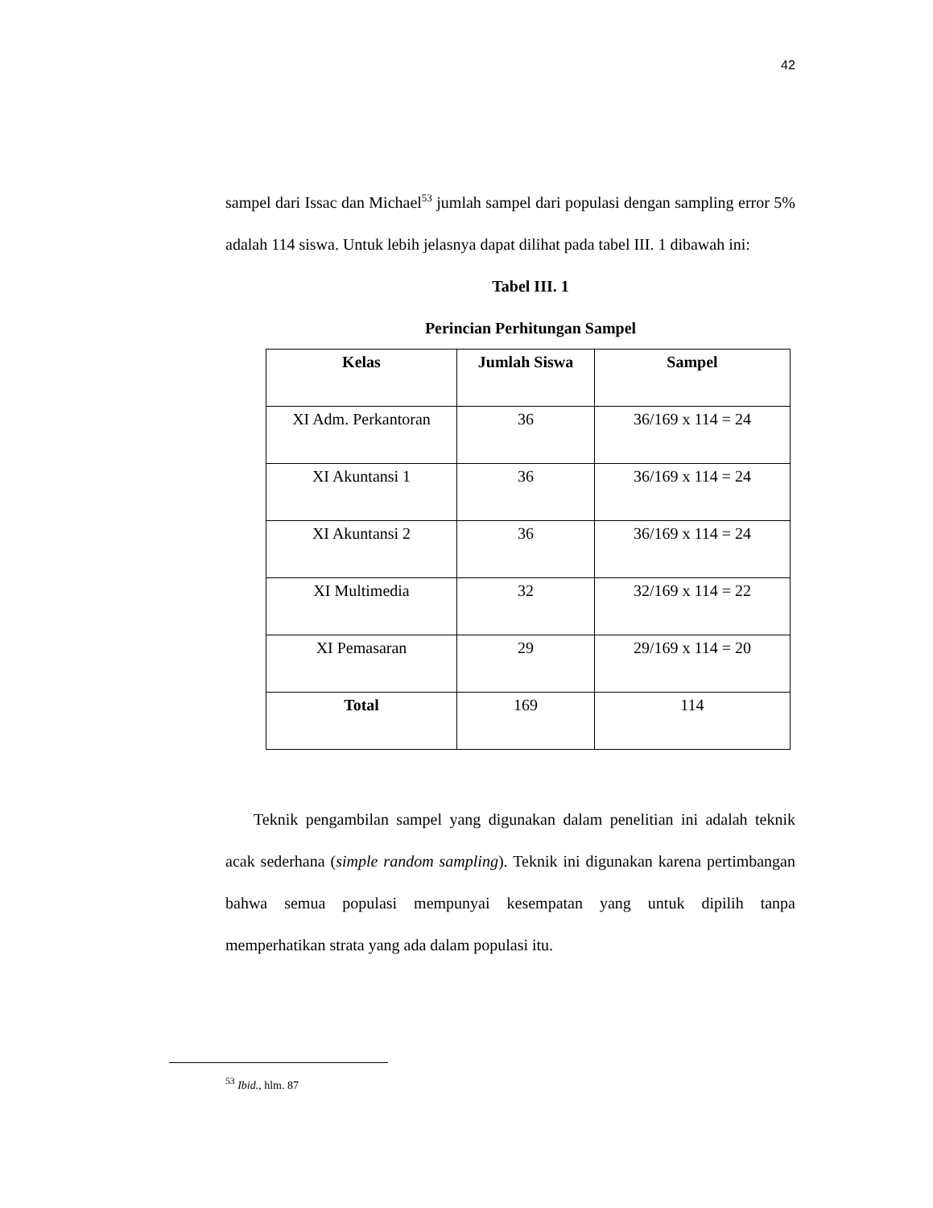42
sampel dari Issac dan Michael<sup>53</sup> jumlah sampel dari populasi dengan sampling error 5% adalah 114 siswa. Untuk lebih jelasnya dapat dilihat pada tabel III. 1 dibawah ini:
Tabel III. 1
Perincian Perhitungan Sampel
| Kelas | Jumlah Siswa | Sampel |
| --- | --- | --- |
| XI Adm. Perkantoran | 36 | 36/169 x 114 = 24 |
| XI Akuntansi 1 | 36 | 36/169 x 114 = 24 |
| XI Akuntansi 2 | 36 | 36/169 x 114 = 24 |
| XI Multimedia | 32 | 32/169 x 114 = 22 |
| XI Pemasaran | 29 | 29/169 x 114 = 20 |
| Total | 169 | 114 |
Teknik pengambilan sampel yang digunakan dalam penelitian ini adalah teknik acak sederhana (simple random sampling). Teknik ini digunakan karena pertimbangan bahwa semua populasi mempunyai kesempatan yang untuk dipilih tanpa memperhatikan strata yang ada dalam populasi itu.
<sup>53</sup> Ibid., hlm. 87